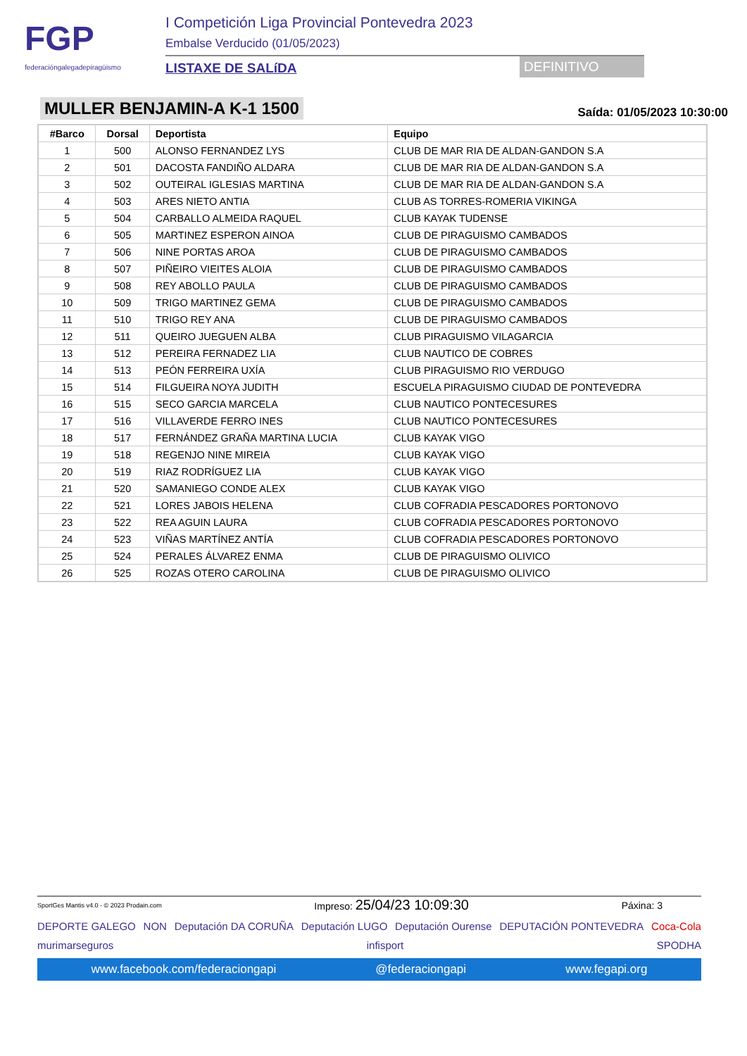FGP
federacióngalegadepiragüismo
I Competición Liga Provincial Pontevedra 2023
Embalse Verducido (01/05/2023)
LISTAXE DE SALíDA DEFINITIVO
MULLER BENJAMIN-A K-1 1500
Saída: 01/05/2023 10:30:00
| #Barco | Dorsal | Deportista | Equipo |
| --- | --- | --- | --- |
| 1 | 500 | ALONSO FERNANDEZ LYS | CLUB DE MAR RIA DE ALDAN-GANDON S.A |
| 2 | 501 | DACOSTA FANDIÑO ALDARA | CLUB DE MAR RIA DE ALDAN-GANDON S.A |
| 3 | 502 | OUTEIRAL IGLESIAS MARTINA | CLUB DE MAR RIA DE ALDAN-GANDON S.A |
| 4 | 503 | ARES NIETO ANTIA | CLUB AS TORRES-ROMERIA VIKINGA |
| 5 | 504 | CARBALLO ALMEIDA RAQUEL | CLUB KAYAK TUDENSE |
| 6 | 505 | MARTINEZ ESPERON AINOA | CLUB DE PIRAGUISMO CAMBADOS |
| 7 | 506 | NINE PORTAS AROA | CLUB DE PIRAGUISMO CAMBADOS |
| 8 | 507 | PIÑEIRO VIEITES ALOIA | CLUB DE PIRAGUISMO CAMBADOS |
| 9 | 508 | REY ABOLLO PAULA | CLUB DE PIRAGUISMO CAMBADOS |
| 10 | 509 | TRIGO MARTINEZ GEMA | CLUB DE PIRAGUISMO CAMBADOS |
| 11 | 510 | TRIGO REY ANA | CLUB DE PIRAGUISMO CAMBADOS |
| 12 | 511 | QUEIRO JUEGUEN ALBA | CLUB PIRAGUISMO VILAGARCIA |
| 13 | 512 | PEREIRA FERNADEZ LIA | CLUB NAUTICO DE COBRES |
| 14 | 513 | PEÓN FERREIRA UXÍA | CLUB PIRAGUISMO RIO VERDUGO |
| 15 | 514 | FILGUEIRA NOYA JUDITH | ESCUELA PIRAGUISMO CIUDAD DE PONTEVEDRA |
| 16 | 515 | SECO GARCIA MARCELA | CLUB NAUTICO PONTECESURES |
| 17 | 516 | VILLAVERDE FERRO INES | CLUB NAUTICO PONTECESURES |
| 18 | 517 | FERNÁNDEZ GRAÑA MARTINA LUCIA | CLUB KAYAK VIGO |
| 19 | 518 | REGENJO NINE MIREIA | CLUB KAYAK VIGO |
| 20 | 519 | RIAZ RODRÍGUEZ LIA | CLUB KAYAK VIGO |
| 21 | 520 | SAMANIEGO CONDE ALEX | CLUB KAYAK VIGO |
| 22 | 521 | LORES JABOIS HELENA | CLUB COFRADIA PESCADORES PORTONOVO |
| 23 | 522 | REA AGUIN LAURA | CLUB COFRADIA PESCADORES PORTONOVO |
| 24 | 523 | VIÑAS MARTÍNEZ ANTÍA | CLUB COFRADIA PESCADORES PORTONOVO |
| 25 | 524 | PERALES ÁLVAREZ ENMA | CLUB DE PIRAGUISMO OLIVICO |
| 26 | 525 | ROZAS OTERO CAROLINA | CLUB DE PIRAGUISMO OLIVICO |
SportGes Mantis v4.0 - © 2023 Prodain.com Impreso: 25/04/23 10:09:30 Páxina: 3
DEPORTE GALEGO NON Deputación DA CORUÑA Deputación LUGO Deputación Ourense DEPUTACIÓN PONTEVEDRA Coca-Cola murimarseguros infisport SPODHA
www.facebook.com/federaciongapi @federaciongapi www.fegapi.org